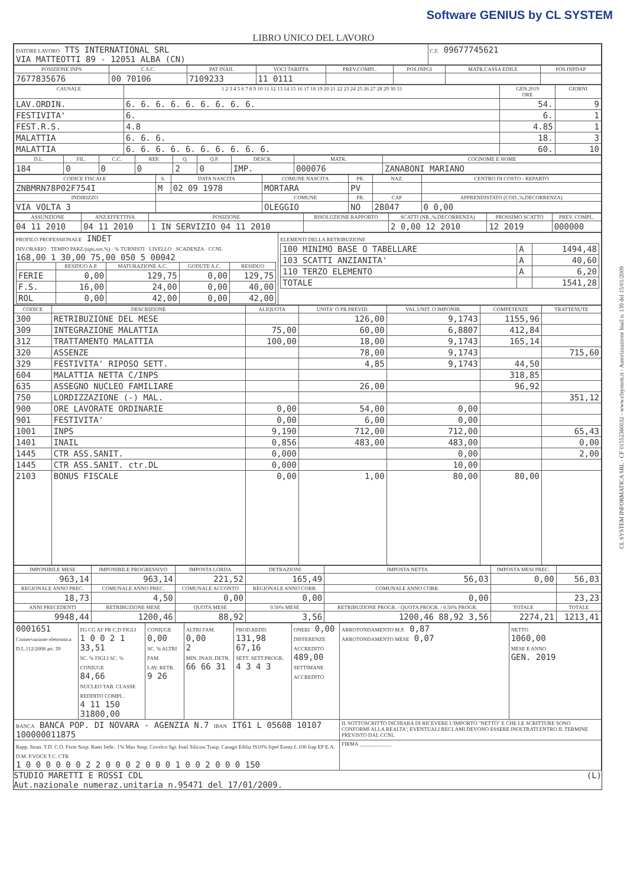Software GENIUS by CL SYSTEM
LIBRO UNICO DEL LAVORO
| DATORE LAVORO TTS INTERNATIONAL SRL VIA MATTEOTTI 89 - 12051 ALBA (CN) | C.F. 09677745621 |
| POSIZIONE INPS | C.S.C. | PAT INAIL | VOCI TARIFFA | PREV.COMPL. | POS.INPGI | MATR.CASSA EDILE | POS.INPDAP |
| --- | --- | --- | --- | --- | --- | --- | --- |
| 7677835676 | 00 70106 | 7109233 | 11 0111 | | | | |
| CAUSALE | 1 2 3 4 5 6 7 8 9 10 11 12 13 14 15 16 17 18 19 20 21 22 23 24 25 26 27 28 29 30 31 | GEN.2019 ORE | GIORNI |
| --- | --- | --- | --- |
| LAV.ORDIN. | 6. 6. 6. 6. 6. 6. 6. 6. 6. | 54. | 9 |
| FESTIVITA' | 6. | 6. | 1 |
| FEST.R.S. | 4.8 | 4.85 | 1 |
| MALATTIA | 6. 6. 6. | 18. | 3 |
| MALATTIA | 6. 6. 6. 6. 6. 6. 6. 6. 6. 6. | 60. | 10 |
| D.L. | FIL. | C.C. | REP. | Q. | Q.P. | DESCR. | MATR. | COGNOME E NOME |
| --- | --- | --- | --- | --- | --- | --- | --- | --- |
| 184 | 0 | 0 | 0 | 2 | 0 | IMP. | 000076 | ZANABONI MARIANO |
| CODICE FISCALE | S. | DATA NASCITA | COMUNE NASCITA | PR. | NAZ. | CENTRO DI COSTO - REPARTO |
| --- | --- | --- | --- | --- | --- | --- |
| ZNBMRN78P02F754I | M | 02 09 1978 | MORTARA | PV | | |
| INDIRIZZO | | | COMUNE | PR. | CAP | APPRENDISTATO (COD.,%,DECORRENZA) |
| VIA VOLTA 3 | | | OLEGGIO | NO | 28047 | 0 0,00 |
| ASSUNZIONE | ANZ.EFFETTIVA | POSIZIONE | RISOLUZIONE RAPPORTO | SCATTI (NR.,%,DECORRENZA) | PROSSIMO SCATTO | PREV. COMPL. |
| --- | --- | --- | --- | --- | --- | --- |
| 04 11 2010 | 04 11 2010 | 1 IN SERVIZIO 04 11 2010 | | 2 0,00 12 2010 | 12 2019 | 000000 |
| PROFILO PROFESSIONALE INDET DIV.ORARIO · TEMPO PARZ.(tipo,ore,%) · % TURNISTI · LIVELLO · SCADENZA · CCNL 168,00 1 30,00 75,00 050 5 00042 / / RESIDUO A.P. / MATURAZIONE A.C. / GODUTE A.C. / RESIDUO / / --- / --- / --- / --- / --- / / FERIE / 0,00 / 129,75 / 0,00 / 129,75 / / F.S. / 16,00 / 24,00 / 0,00 / 40,00 / / ROL / 0,00 / 42,00 / 0,00 / 42,00 / | ELEMENTI DELLA RETRIBUZIONE / 100 MINIMO BASE O TABELLARE / A / 1494,48 / / 103 SCATTI ANZIANITA' / A / 40,60 / / 110 TERZO ELEMENTO / A / 6,20 / / TOTALE / / 1541,28 / |
| CODICE | DESCRIZIONE | ALIQUOTA | UNITA' O PR.PREVID. | VAL.UNIT. O IMPONIB. | COMPETENZE | TRATTENUTE |
| --- | --- | --- | --- | --- | --- | --- |
| 300 | RETRIBUZIONE DEL MESE | | 126,00 | 9,1743 | 1155,96 | |
| 309 | INTEGRAZIONE MALATTIA | 75,00 | 60,00 | 6,8807 | 412,84 | |
| 312 | TRATTAMENTO MALATTIA | 100,00 | 18,00 | 9,1743 | 165,14 | |
| 320 | ASSENZE | | 78,00 | 9,1743 | | 715,60 |
| 329 | FESTIVITA' RIPOSO SETT. | | 4,85 | 9,1743 | 44,50 | |
| 604 | MALATTIA NETTA C/INPS | | | | 318,85 | |
| 635 | ASSEGNO NUCLEO FAMILIARE | | 26,00 | | 96,92 | |
| 750 | LORDIZZAZIONE (-) MAL. | | | | | 351,12 |
| 900 | ORE LAVORATE ORDINARIE | 0,00 | 54,00 | 0,00 | | |
| 901 | FESTIVITA' | 0,00 | 6,00 | 0,00 | | |
| 1001 | INPS | 9,190 | 712,00 | 712,00 | | 65,43 |
| 1401 | INAIL | 0,856 | 483,00 | 483,00 | | 0,00 |
| 1445 | CTR ASS.SANIT. | 0,000 | | 0,00 | | 2,00 |
| 1445 | CTR ASS.SANIT. ctr.DL | 0,000 | | 10,00 | | |
| 2103 | BONUS FISCALE | 0,00 | 1,00 | 80,00 | 80,00 | |
| IMPONIBILE MESE | IMPONIBILE PROGRESSIVO | IMPOSTA LORDA | DETRAZIONI | IMPOSTA NETTA | IMPOSTA MESI PREC. | |
| --- | --- | --- | --- | --- | --- | --- |
| 963,14 | 963,14 | 221,52 | 165,49 | 56,03 | 0,00 | 56,03 |
| REGIONALE ANNO PREC. | COMUNALE ANNO PREC. | COMUNALE ACCONTO | REGIONALE ANNO CORR. | COMUNALE ANNO CORR. | | |
| 18,73 | 4,50 | 0,00 | 0,00 | 0,00 | | 23,23 |
| ANNI PRECEDENTI | RETRIBUZIONE MESE | QUOTA MESE | 0.50% MESE | RETRIBUZIONE PROGR. / QUOTA PROGR. / 0.50% PROGR. | TOTALE | TOTALE |
| 9948,44 | 1200,46 | 88,92 | 3,56 | 1200,46 88,92 3,56 | 2274,21 | 1213,41 |
| 0001651 Conservazione elettronica D.L.112/2008 art. 39 | FG CG AF PR C.D FIGLI 1 0 0 2 1 33,51 SC. % FIGLI SC. % CONIUGE 84,66 NUCLEO TAB. CLASSE REDDITO COMPL. 4 11 150 31800,00 | CONIUGE 0,00 SC. % ALTRI FAM. LAV. RETR. 9 26 | ALTRI FAM. 0,00 2 MIN. INAIL DETR. 66 66 31 | PROD.REDD. 131,98 67,16 SETT. SETT.PROGR. 4 3 4 3 | ONERI 0,00 DIFFERENZE ACCREDITO 489,00 SETTIMANE ACCREDITO | ARROTONDAMENTO M.P. 0,87 ARROTONDAMENTO MESE 0,07 | NETTO 1060,00 MESE E ANNO GEN. 2019 |
| BANCA BANCA POP. DI NOVARA - AGENZIA N.7 IBAN IT61 L 05608 10107 100000011875 | | | | | | IL SOTTOSCRITTO DICHIARA DI RICEVERE L'IMPORTO "NETTO" E CHE LE SCRITTURE SONO CONFORMI ALLA REALTA'; EVENTUALI RECLAMI DEVONO ESSERE INOLTRATI ENTRO IL TERMINE PREVISTO DAL CCNL | |
| Rapp. Stran. T.D. C.O. Ferie Sosp. Ratei Indic. 1% Max Sosp. Covelco Sgr. Inail Silicosi Trasp. Casagit Ediliz IS10% Irpef Esenz L.106 Irap EP E.A. D.M. P.VOCE T.C. CTR 1 0 0 0 0 0 0 2 2 0 0 0 2 0 0 0 1 0 0 2 0 0 0 150 | | | | | | FIRMA ____________ | |
STUDIO MARETTI E ROSSI CDL (L)
Aut.nazionale numeraz.unitaria n.95471 del 17/01/2009.
CL SYSTEM INFORMATICA SRL - CF 01552360032 - www.clsystem.it - Autorizzazione Inail n. 139 del 15/01/2009